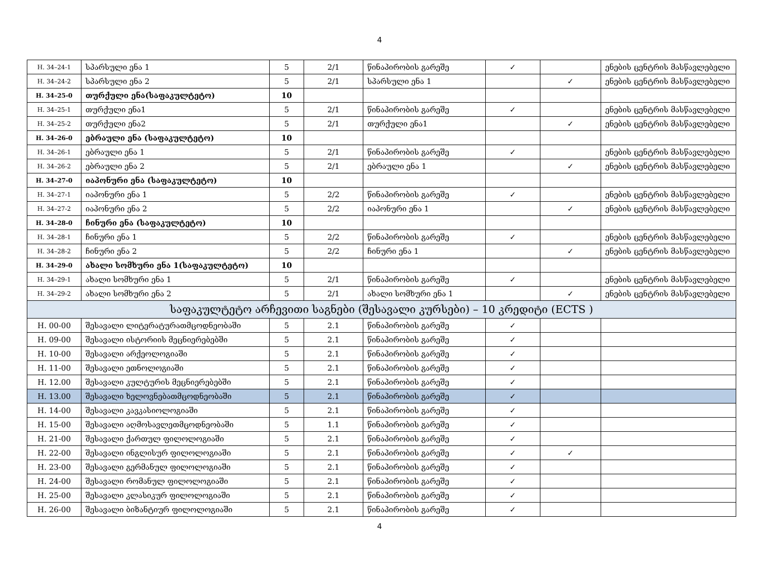4
| H. 34–24-1 | სპარსული ენა 1 | 5 | 2/1 | წინაპირობის გარეშე | ✓ | | ენების ცენტრის მასწავლებელი |
| H. 34–24-2 | სპარსული ენა 2 | 5 | 2/1 | სპარსული ენა 1 | | ✓ | ენების ცენტრის მასწავლებელი |
| H. 34–25-0 | თურქული ენა(საფაკულტეტო) | 10 | | | | | |
| H. 34–25-1 | თურქული ენა1 | 5 | 2/1 | წინაპირობის გარეშე | ✓ | | ენების ცენტრის მასწავლებელი |
| H. 34–25-2 | თურქული ენა2 | 5 | 2/1 | თურქული ენა1 | | ✓ | ენების ცენტრის მასწავლებელი |
| H. 34–26-0 | ებრაული ენა (საფაკულტეტო) | 10 | | | | | |
| H. 34–26-1 | ებრაული ენა 1 | 5 | 2/1 | წინაპირობის გარეშე | ✓ | | ენების ცენტრის მასწავლებელი |
| H. 34–26-2 | ებრაული ენა 2 | 5 | 2/1 | ებრაული ენა 1 | | ✓ | ენების ცენტრის მასწავლებელი |
| H. 34–27-0 | იაპონური ენა (საფაკულტეტო) | 10 | | | | | |
| H. 34–27-1 | იაპონური ენა 1 | 5 | 2/2 | წინაპირობის გარეშე | ✓ | | ენების ცენტრის მასწავლებელი |
| H. 34–27-2 | იაპონური ენა 2 | 5 | 2/2 | იაპონური ენა 1 | | ✓ | ენების ცენტრის მასწავლებელი |
| H. 34–28-0 | ჩინური ენა (საფაკულტეტო) | 10 | | | | | |
| H. 34–28-1 | ჩინური ენა 1 | 5 | 2/2 | წინაპირობის გარეშე | ✓ | | ენების ცენტრის მასწავლებელი |
| H. 34–28-2 | ჩინური ენა 2 | 5 | 2/2 | ჩინური ენა 1 | | ✓ | ენების ცენტრის მასწავლებელი |
| H. 34–29-0 | ახალი სომხური ენა 1(საფაკულტეტო) | 10 | | | | | |
| H. 34–29-1 | ახალი სომხური ენა 1 | 5 | 2/1 | წინაპირობის გარეშე | ✓ | | ენების ცენტრის მასწავლებელი |
| H. 34–29-2 | ახალი სომხური ენა 2 | 5 | 2/1 | ახალი სომხური ენა 1 | | ✓ | ენების ცენტრის მასწავლებელი |
| საფაკულტეტო არჩევითი საგნები (შესავალი კურსები) – 10 კრედიტი (ECTS ) | | | | | | | |
| H. 00-00 | შესავალი ლიტერატურათმცოდნეობაში | 5 | 2.1 | წინაპირობის გარეშე | ✓ | | |
| H. 09-00 | შესავალი ისტორიის მეცნიერებებში | 5 | 2.1 | წინაპირობის გარეშე | ✓ | | |
| H. 10-00 | შესავალი არქეოლოგიაში | 5 | 2.1 | წინაპირობის გარეშე | ✓ | | |
| H. 11-00 | შესავალი ეთნოლოგიაში | 5 | 2.1 | წინაპირობის გარეშე | ✓ | | |
| H. 12.00 | შესავალი კულტურის მეცნიერებებში | 5 | 2.1 | წინაპირობის გარეშე | ✓ | | |
| H. 13.00 | შესავალი ხელოვნებათმცოდნეობაში | 5 | 2.1 | წინაპირობის გარეშე | ✓ | | |
| H. 14-00 | შესავალი კავკასიოლოგიაში | 5 | 2.1 | წინაპირობის გარეშე | ✓ | | |
| H. 15-00 | შესავალი აღმოსავლეთმცოდნეობაში | 5 | 1.1 | წინაპირობის გარეშე | ✓ | | |
| H. 21-00 | შესავალი ქართულ ფილოლოგიაში | 5 | 2.1 | წინაპირობის გარეშე | ✓ | | |
| H. 22-00 | შესავალი ინგლისურ ფილოლოგიაში | 5 | 2.1 | წინაპირობის გარეშე | ✓ | ✓ | |
| H. 23-00 | შესავალი გერმანულ ფილოლოგიაში | 5 | 2.1 | წინაპირობის გარეშე | ✓ | | |
| H. 24-00 | შესავალი რომანულ ფილოლოგიაში | 5 | 2.1 | წინაპირობის გარეშე | ✓ | | |
| H. 25-00 | შესავალი კლასიკურ ფილოლოგიაში | 5 | 2.1 | წინაპირობის გარეშე | ✓ | | |
| H. 26-00 | შესავალი ბიზანტიურ ფილოლოგიაში | 5 | 2.1 | წინაპირობის გარეშე | ✓ | | |
4